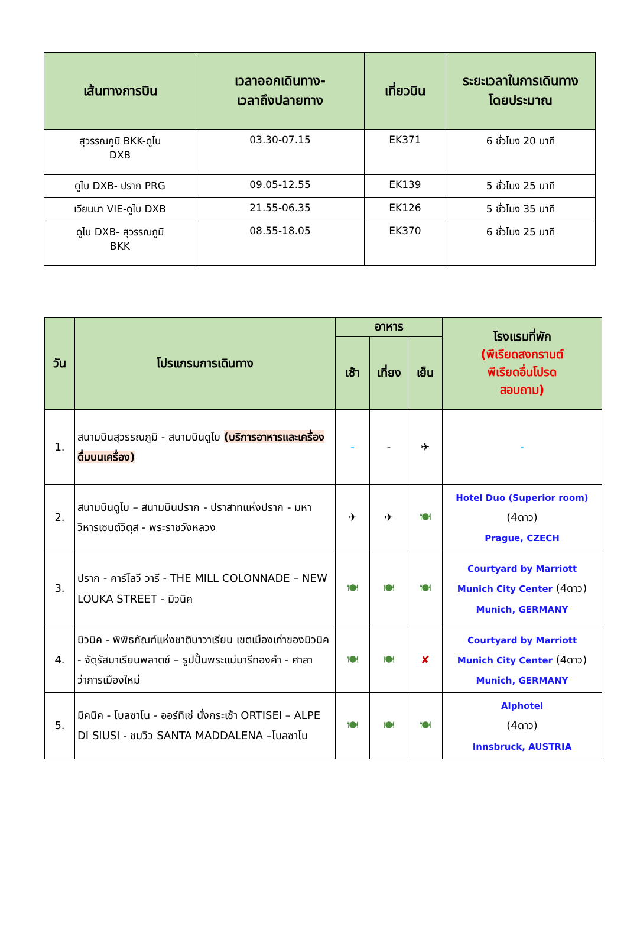| เส้นทางการบิน | เวลาออกเดินทาง- เวลาถึงปลายทาง | เที่ยวบิน | ระยะเวลาในการเดินทาง โดยประมาณ |
| --- | --- | --- | --- |
| สุวรรณภูมิ BKK-ดูไบ DXB | 03.30-07.15 | EK371 | 6 ชั่วโมง 20 นาที |
| ดูไบ DXB- ปราก PRG | 09.05-12.55 | EK139 | 5 ชั่วโมง 25 นาที |
| เวียนนา VIE-ดูไบ DXB | 21.55-06.35 | EK126 | 5 ชั่วโมง 35 นาที |
| ดูไบ DXB- สุวรรณภูมิ BKK | 08.55-18.05 | EK370 | 6 ชั่วโมง 25 นาที |
| วัน | โปรแกรมการเดินทาง | อาหาร | | | โรงแรมที่พัก (พีเรียดสงกรานต์ พีเรียดอื่นโปรด สอบถาม) |
| --- | --- | --- | --- | --- | --- |
| | | เช้า | เที่ยง | เย็น | |
| 1. | สนามบินสุวรรณภูมิ - สนามบินดูไบ (บริการอาหารและเครื่องดื่มบนเครื่อง) | - | - | ✈ | - |
| 2. | สนามบินดูไบ – สนามบินปราก - ปราสาทแห่งปราก - มหาวิหารเซนต์วิตุส - พระราชวังหลวง | ✈ | ✈ | 🍽 | Hotel Duo (Superior room) (4ดาว) Prague, CZECH |
| 3. | ปราก - คาร์โลวี วารี - THE MILL COLONNADE – NEW LOUKA STREET - มิวนิค | 🍽 | 🍽 | 🍽 | Courtyard by Marriott Munich City Center (4ดาว) Munich, GERMANY |
| 4. | มิวนิค - พิพิธภัณฑ์แห่งชาติบาวาเรียน เขตเมืองเก่าของมิวนิค - จัตุรัสมาเรียนพลาตซ์ – รูปปั้นพระแม่มารีทองคำ - ศาลาว่าการเมืองใหม่ | 🍽 | 🍽 | ✘ | Courtyard by Marriott Munich City Center (4ดาว) Munich, GERMANY |
| 5. | มิคนิค - โบลซาโน - ออร์ทิเซ่ นั่งกระเช้า ORTISEI – ALPE DI SIUSI - ชมวิว SANTA MADDALENA –โบลซาโน | 🍽 | 🍽 | 🍽 | Alphotel (4ดาว) Innsbruck, AUSTRIA |